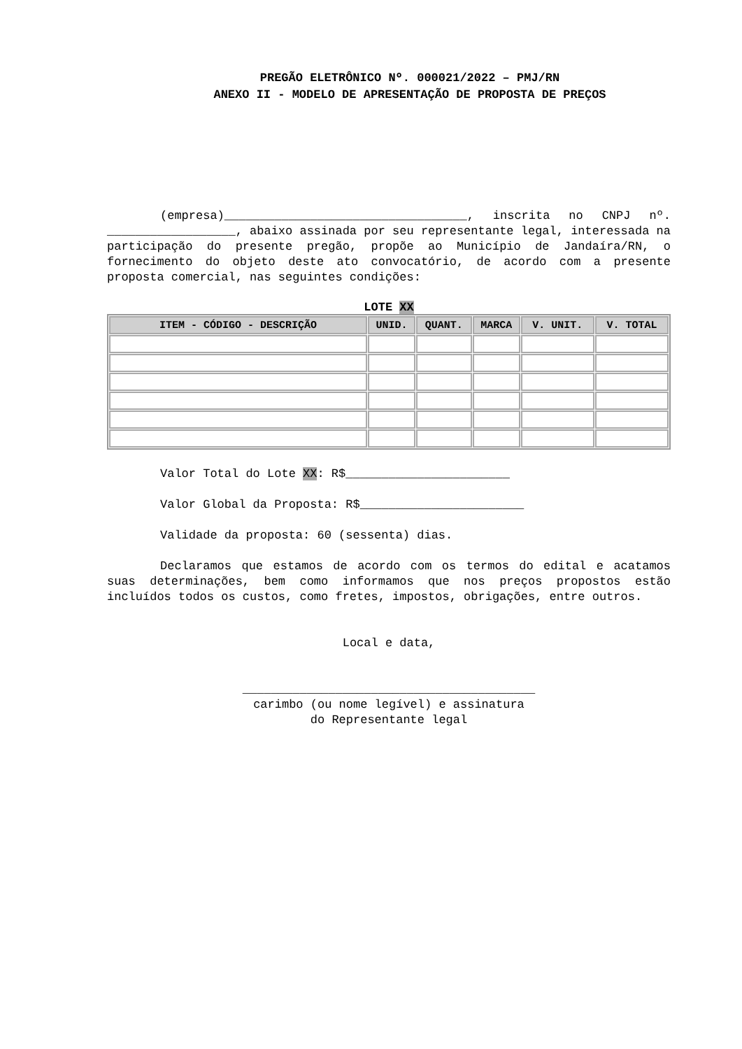PREGÃO ELETRÔNICO Nº. 000021/2022 – PMJ/RN
ANEXO II - MODELO DE APRESENTAÇÃO DE PROPOSTA DE PREÇOS
(empresa)__________________________________, inscrita no CNPJ nº. __________________, abaixo assinada por seu representante legal, interessada na participação do presente pregão, propõe ao Município de Jandaíra/RN, o fornecimento do objeto deste ato convocatório, de acordo com a presente proposta comercial, nas seguintes condições:
LOTE XX
| ITEM - CÓDIGO - DESCRIÇÃO | UNID. | QUANT. | MARCA | V. UNIT. | V. TOTAL |
| --- | --- | --- | --- | --- | --- |
Valor Total do Lote XX: R$_______________________
Valor Global da Proposta: R$_______________________
Validade da proposta: 60 (sessenta) dias.
Declaramos que estamos de acordo com os termos do edital e acatamos suas determinações, bem como informamos que nos preços propostos estão incluídos todos os custos, como fretes, impostos, obrigações, entre outros.
Local e data,
_________________________________________
carimbo (ou nome legível) e assinatura
do Representante legal